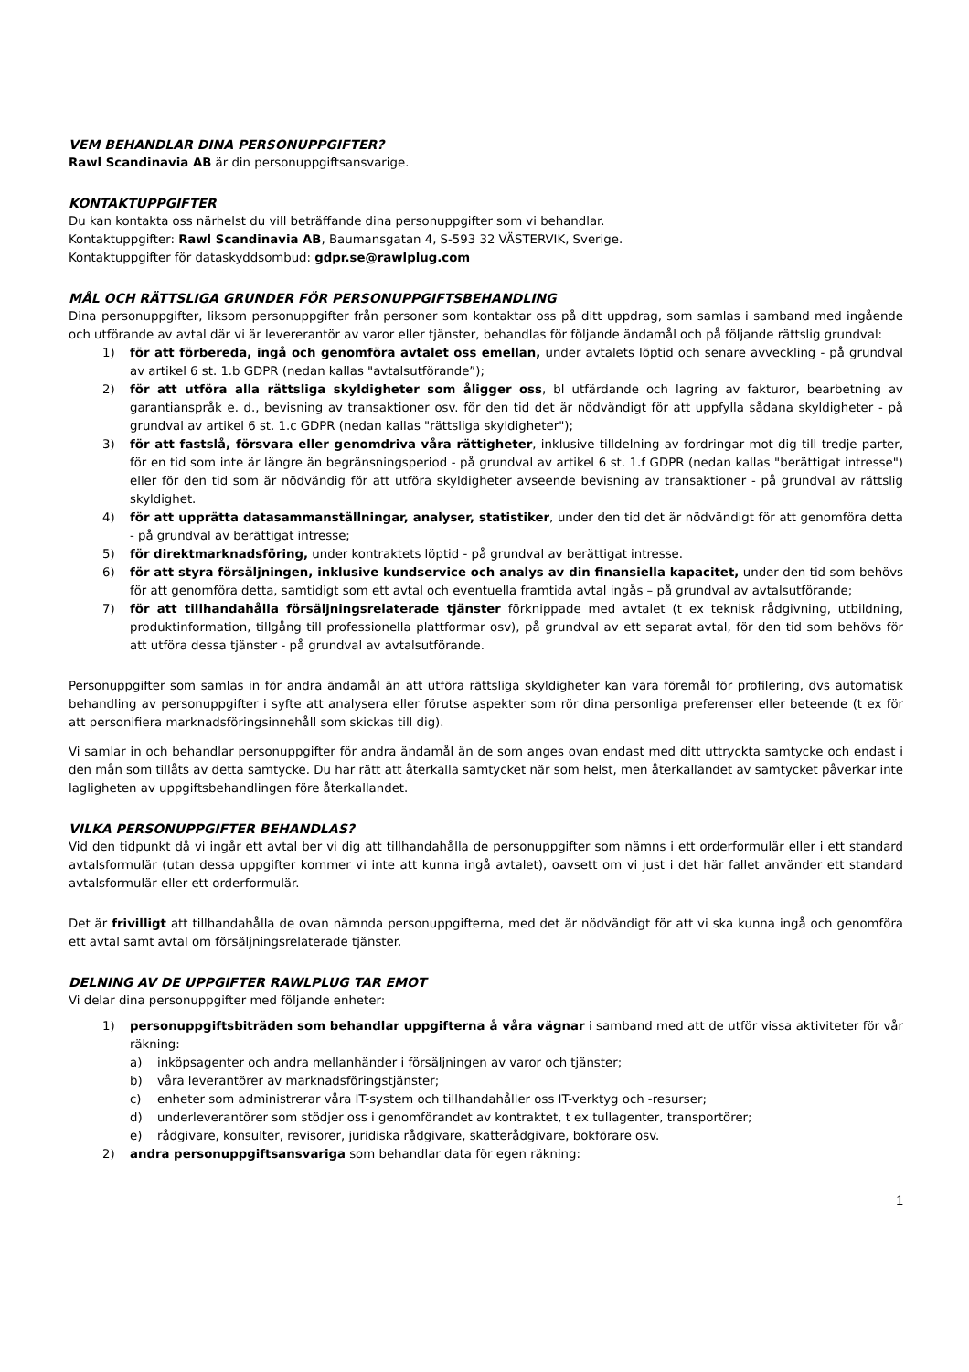VEM BEHANDLAR DINA PERSONUPPGIFTER?
Rawl Scandinavia AB är din personuppgiftsansvarige.
KONTAKTUPPGIFTER
Du kan kontakta oss närhelst du vill beträffande dina personuppgifter som vi behandlar.
Kontaktuppgifter: Rawl Scandinavia AB, Baumansgatan 4, S-593 32 VÄSTERVIK, Sverige.
Kontaktuppgifter för dataskyddsombud: gdpr.se@rawlplug.com
MÅL OCH RÄTTSLIGA GRUNDER FÖR PERSONUPPGIFTSBEHANDLING
Dina personuppgifter, liksom personuppgifter från personer som kontaktar oss på ditt uppdrag, som samlas i samband med ingående och utförande av avtal där vi är levererantör av varor eller tjänster, behandlas för följande ändamål och på följande rättslig grundval:
1) för att förbereda, ingå och genomföra avtalet oss emellan, under avtalets löptid och senare avveckling - på grundval av artikel 6 st. 1.b GDPR (nedan kallas "avtalsutförande”);
2) för att utföra alla rättsliga skyldigheter som åligger oss, bl utfärdande och lagring av fakturor, bearbetning av garantianspråk e. d., bevisning av transaktioner osv. för den tid det är nödvändigt för att uppfylla sådana skyldigheter - på grundval av artikel 6 st. 1.c GDPR (nedan kallas "rättsliga skyldigheter");
3) för att fastslå, försvara eller genomdriva våra rättigheter, inklusive tilldelning av fordringar mot dig till tredje parter, för en tid som inte är längre än begränsningsperiod - på grundval av artikel 6 st. 1.f GDPR (nedan kallas "berättigat intresse") eller för den tid som är nödvändig för att utföra skyldigheter avseende bevisning av transaktioner - på grundval av rättslig skyldighet.
4) för att upprätta datasammanställningar, analyser, statistiker, under den tid det är nödvändigt för att genomföra detta - på grundval av berättigat intresse;
5) för direktmarknadsföring, under kontraktets löptid - på grundval av berättigat intresse.
6) för att styra försäljningen, inklusive kundservice och analys av din finansiella kapacitet, under den tid som behövs för att genomföra detta, samtidigt som ett avtal och eventuella framtida avtal ingås – på grundval av avtalsutförande;
7) för att tillhandahålla försäljningsrelaterade tjänster förknippade med avtalet (t ex teknisk rådgivning, utbildning, produktinformation, tillgång till professionella plattformar osv), på grundval av ett separat avtal, för den tid som behövs för att utföra dessa tjänster - på grundval av avtalsutförande.
Personuppgifter som samlas in för andra ändamål än att utföra rättsliga skyldigheter kan vara föremål för profilering, dvs automatisk behandling av personuppgifter i syfte att analysera eller förutse aspekter som rör dina personliga preferenser eller beteende (t ex för att personifiera marknadsföringsinnehåll som skickas till dig).
Vi samlar in och behandlar personuppgifter för andra ändamål än de som anges ovan endast med ditt uttryckta samtycke och endast i den mån som tillåts av detta samtycke. Du har rätt att återkalla samtycket när som helst, men återkallandet av samtycket påverkar inte lagligheten av uppgiftsbehandlingen före återkallandet.
VILKA PERSONUPPGIFTER BEHANDLAS?
Vid den tidpunkt då vi ingår ett avtal ber vi dig att tillhandahålla de personuppgifter som nämns i ett orderformulär eller i ett standard avtalsformulär (utan dessa uppgifter kommer vi inte att kunna ingå avtalet), oavsett om vi just i det här fallet använder ett standard avtalsformulär eller ett orderformulär.
Det är frivilligt att tillhandahålla de ovan nämnda personuppgifterna, med det är nödvändigt för att vi ska kunna ingå och genomföra ett avtal samt avtal om försäljningsrelaterade tjänster.
DELNING AV DE UPPGIFTER RAWLPLUG TAR EMOT
Vi delar dina personuppgifter med följande enheter:
1) personuppgiftsbiträden som behandlar uppgifterna å våra vägnar i samband med att de utför vissa aktiviteter för vår räkning:
a) inköpsagenter och andra mellanhänder i försäljningen av varor och tjänster;
b) våra leverantörer av marknadsföringstjänster;
c) enheter som administrerar våra IT-system och tillhandahåller oss IT-verktyg och -resurser;
d) underleverantörer som stödjer oss i genomförandet av kontraktet, t ex tullagenter, transportörer;
e) rådgivare, konsulter, revisorer, juridiska rådgivare, skatterådgivare, bokförare osv.
2) andra personuppgiftsansvariga som behandlar data för egen räkning:
1